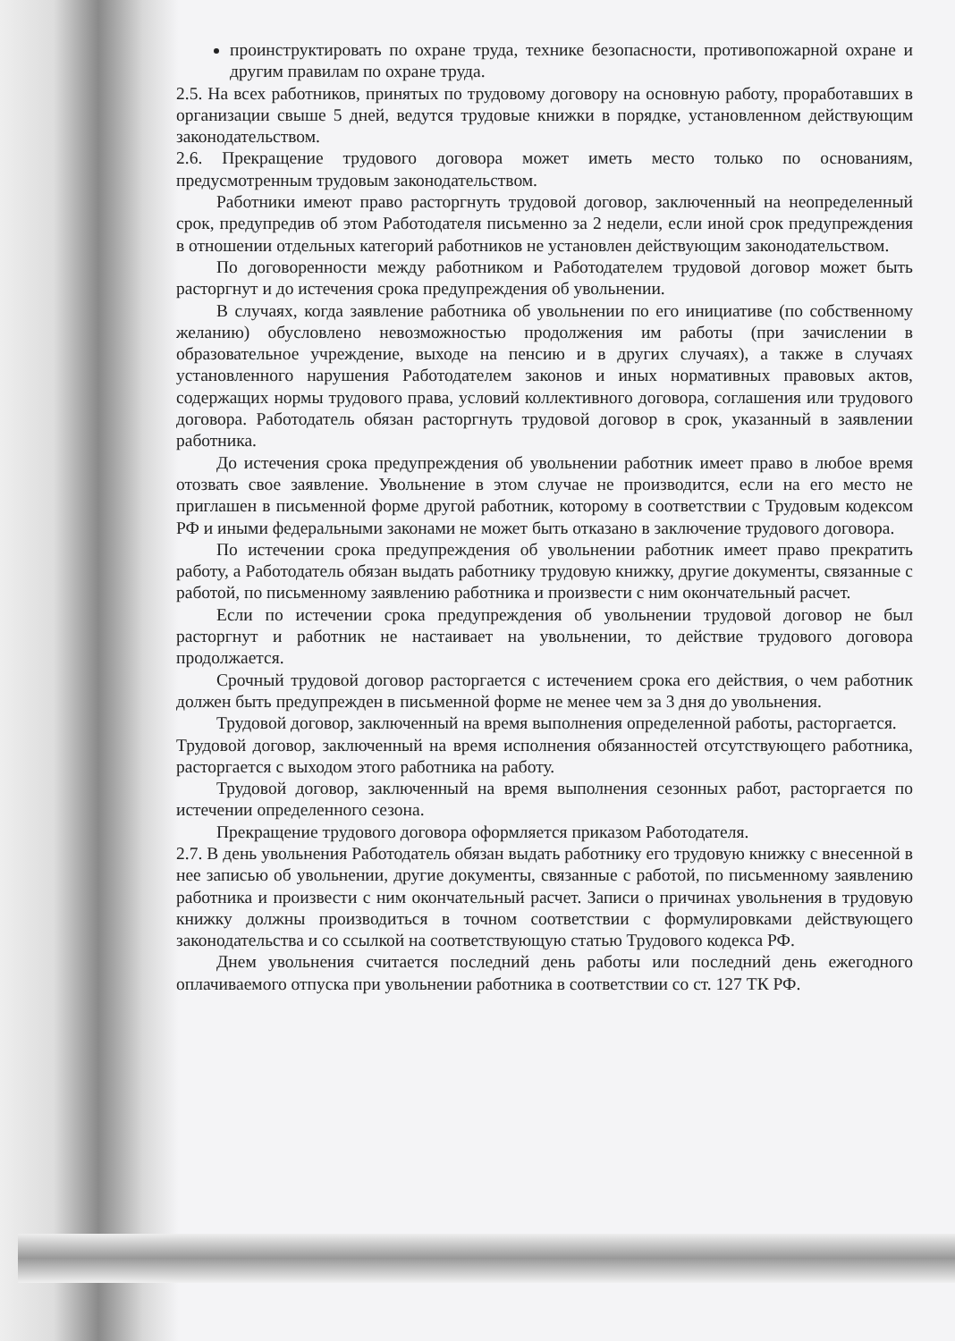проинструктировать по охране труда, технике безопасности, противопожарной охране и другим правилам по охране труда.
2.5. На всех работников, принятых по трудовому договору на основную работу, проработавших в организации свыше 5 дней, ведутся трудовые книжки в порядке, установленном действующим законодательством.
2.6. Прекращение трудового договора может иметь место только по основаниям, предусмотренным трудовым законодательством.
Работники имеют право расторгнуть трудовой договор, заключенный на неопределенный срок, предупредив об этом Работодателя письменно за 2 недели, если иной срок предупреждения в отношении отдельных категорий работников не установлен действующим законодательством.
По договоренности между работником и Работодателем трудовой договор может быть расторгнут и до истечения срока предупреждения об увольнении.
В случаях, когда заявление работника об увольнении по его инициативе (по собственному желанию) обусловлено невозможностью продолжения им работы (при зачислении в образовательное учреждение, выходе на пенсию и в других случаях), а также в случаях установленного нарушения Работодателем законов и иных нормативных правовых актов, содержащих нормы трудового права, условий коллективного договора, соглашения или трудового договора. Работодатель обязан расторгнуть трудовой договор в срок, указанный в заявлении работника.
До истечения срока предупреждения об увольнении работник имеет право в любое время отозвать свое заявление. Увольнение в этом случае не производится, если на его место не приглашен в письменной форме другой работник, которому в соответствии с Трудовым кодексом РФ и иными федеральными законами не может быть отказано в заключение трудового договора.
По истечении срока предупреждения об увольнении работник имеет право прекратить работу, а Работодатель обязан выдать работнику трудовую книжку, другие документы, связанные с работой, по письменному заявлению работника и произвести с ним окончательный расчет.
Если по истечении срока предупреждения об увольнении трудовой договор не был расторгнут и работник не настаивает на увольнении, то действие трудового договора продолжается.
Срочный трудовой договор расторгается с истечением срока его действия, о чем работник должен быть предупрежден в письменной форме не менее чем за 3 дня до увольнения.
Трудовой договор, заключенный на время выполнения определенной работы, расторгается.
Трудовой договор, заключенный на время исполнения обязанностей отсутствующего работника, расторгается с выходом этого работника на работу.
Трудовой договор, заключенный на время выполнения сезонных работ, расторгается по истечении определенного сезона.
Прекращение трудового договора оформляется приказом Работодателя.
2.7. В день увольнения Работодатель обязан выдать работнику его трудовую книжку с внесенной в нее записью об увольнении, другие документы, связанные с работой, по письменному заявлению работника и произвести с ним окончательный расчет. Записи о причинах увольнения в трудовую книжку должны производиться в точном соответствии с формулировками действующего законодательства и со ссылкой на соответствующую статью Трудового кодекса РФ.
Днем увольнения считается последний день работы или последний день ежегодного оплачиваемого отпуска при увольнении работника в соответствии со ст. 127 ТК РФ.